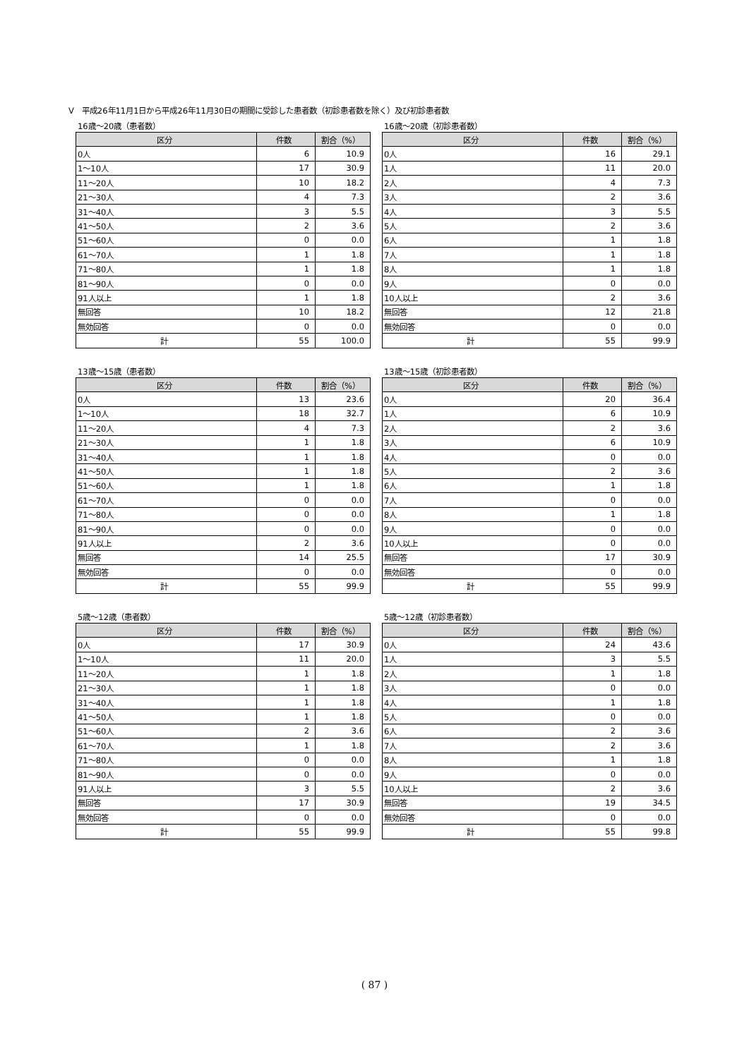Ⅴ　平成26年11月1日から平成26年11月30日の期間に受診した患者数（初診患者数を除く）及び初診患者数
16歳～20歳（患者数）
| 区分 | 件数 | 割合（%） |
| --- | --- | --- |
| 0人 | 6 | 10.9 |
| 1～10人 | 17 | 30.9 |
| 11～20人 | 10 | 18.2 |
| 21～30人 | 4 | 7.3 |
| 31～40人 | 3 | 5.5 |
| 41～50人 | 2 | 3.6 |
| 51～60人 | 0 | 0.0 |
| 61～70人 | 1 | 1.8 |
| 71～80人 | 1 | 1.8 |
| 81～90人 | 0 | 0.0 |
| 91人以上 | 1 | 1.8 |
| 無回答 | 10 | 18.2 |
| 無効回答 | 0 | 0.0 |
| 計 | 55 | 100.0 |
16歳～20歳（初診患者数）
| 区分 | 件数 | 割合（%） |
| --- | --- | --- |
| 0人 | 16 | 29.1 |
| 1人 | 11 | 20.0 |
| 2人 | 4 | 7.3 |
| 3人 | 2 | 3.6 |
| 4人 | 3 | 5.5 |
| 5人 | 2 | 3.6 |
| 6人 | 1 | 1.8 |
| 7人 | 1 | 1.8 |
| 8人 | 1 | 1.8 |
| 9人 | 0 | 0.0 |
| 10人以上 | 2 | 3.6 |
| 無回答 | 12 | 21.8 |
| 無効回答 | 0 | 0.0 |
| 計 | 55 | 99.9 |
13歳～15歳（患者数）
| 区分 | 件数 | 割合（%） |
| --- | --- | --- |
| 0人 | 13 | 23.6 |
| 1～10人 | 18 | 32.7 |
| 11～20人 | 4 | 7.3 |
| 21～30人 | 1 | 1.8 |
| 31～40人 | 1 | 1.8 |
| 41～50人 | 1 | 1.8 |
| 51～60人 | 1 | 1.8 |
| 61～70人 | 0 | 0.0 |
| 71～80人 | 0 | 0.0 |
| 81～90人 | 0 | 0.0 |
| 91人以上 | 2 | 3.6 |
| 無回答 | 14 | 25.5 |
| 無効回答 | 0 | 0.0 |
| 計 | 55 | 99.9 |
13歳～15歳（初診患者数）
| 区分 | 件数 | 割合（%） |
| --- | --- | --- |
| 0人 | 20 | 36.4 |
| 1人 | 6 | 10.9 |
| 2人 | 2 | 3.6 |
| 3人 | 6 | 10.9 |
| 4人 | 0 | 0.0 |
| 5人 | 2 | 3.6 |
| 6人 | 1 | 1.8 |
| 7人 | 0 | 0.0 |
| 8人 | 1 | 1.8 |
| 9人 | 0 | 0.0 |
| 10人以上 | 0 | 0.0 |
| 無回答 | 17 | 30.9 |
| 無効回答 | 0 | 0.0 |
| 計 | 55 | 99.9 |
5歳～12歳（患者数）
| 区分 | 件数 | 割合（%） |
| --- | --- | --- |
| 0人 | 17 | 30.9 |
| 1～10人 | 11 | 20.0 |
| 11～20人 | 1 | 1.8 |
| 21～30人 | 1 | 1.8 |
| 31～40人 | 1 | 1.8 |
| 41～50人 | 1 | 1.8 |
| 51～60人 | 2 | 3.6 |
| 61～70人 | 1 | 1.8 |
| 71～80人 | 0 | 0.0 |
| 81～90人 | 0 | 0.0 |
| 91人以上 | 3 | 5.5 |
| 無回答 | 17 | 30.9 |
| 無効回答 | 0 | 0.0 |
| 計 | 55 | 99.9 |
5歳～12歳（初診患者数）
| 区分 | 件数 | 割合（%） |
| --- | --- | --- |
| 0人 | 24 | 43.6 |
| 1人 | 3 | 5.5 |
| 2人 | 1 | 1.8 |
| 3人 | 0 | 0.0 |
| 4人 | 1 | 1.8 |
| 5人 | 0 | 0.0 |
| 6人 | 2 | 3.6 |
| 7人 | 2 | 3.6 |
| 8人 | 1 | 1.8 |
| 9人 | 0 | 0.0 |
| 10人以上 | 2 | 3.6 |
| 無回答 | 19 | 34.5 |
| 無効回答 | 0 | 0.0 |
| 計 | 55 | 99.8 |
( 87 )